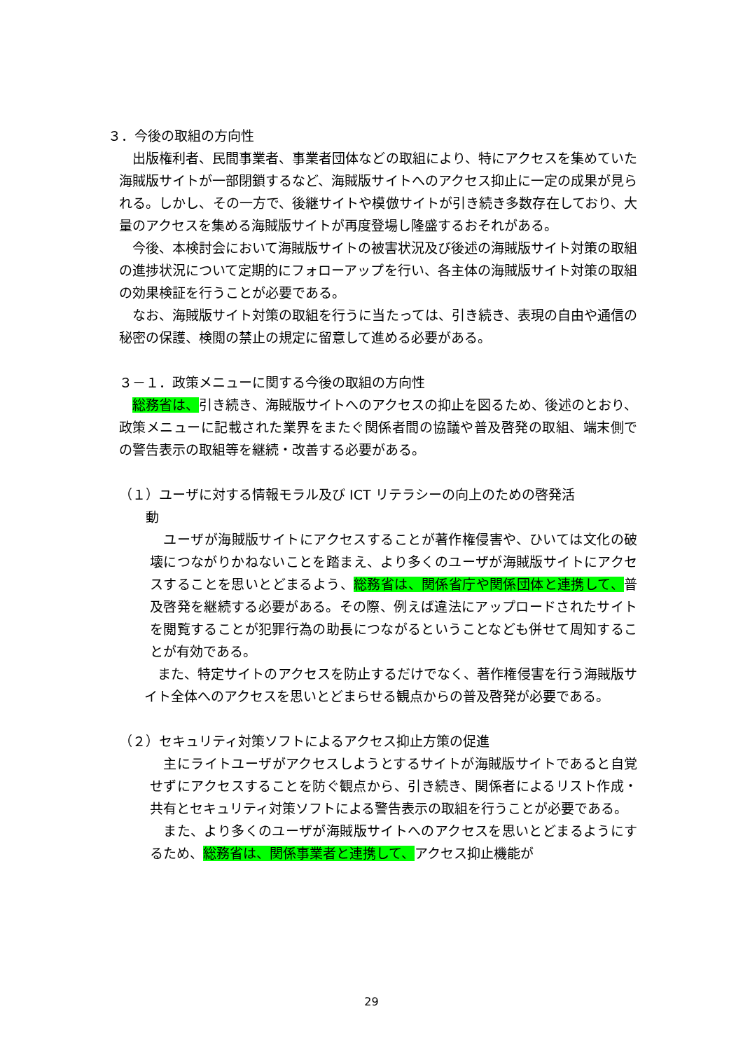３．今後の取組の方向性
　出版権利者、民間事業者、事業者団体などの取組により、特にアクセスを集めていた海賊版サイトが一部閉鎖するなど、海賊版サイトへのアクセス抑止に一定の成果が見られる。しかし、その一方で、後継サイトや模倣サイトが引き続き多数存在しており、大量のアクセスを集める海賊版サイトが再度登場し隆盛するおそれがある。
　今後、本検討会において海賊版サイトの被害状況及び後述の海賊版サイト対策の取組の進捗状況について定期的にフォローアップを行い、各主体の海賊版サイト対策の取組の効果検証を行うことが必要である。
　なお、海賊版サイト対策の取組を行うに当たっては、引き続き、表現の自由や通信の秘密の保護、検閲の禁止の規定に留意して進める必要がある。
３－１．政策メニューに関する今後の取組の方向性
　総務省は、引き続き、海賊版サイトへのアクセスの抑止を図るため、後述のとおり、政策メニューに記載された業界をまたぐ関係者間の協議や普及啓発の取組、端末側での警告表示の取組等を継続・改善する必要がある。
（１）ユーザに対する情報モラル及び ICT リテラシーの向上のための啓発活
　　動
　ユーザが海賊版サイトにアクセスすることが著作権侵害や、ひいては文化の破壊につながりかねないことを踏まえ、より多くのユーザが海賊版サイトにアクセスすることを思いとどまるよう、総務省は、関係省庁や関係団体と連携して、普及啓発を継続する必要がある。その際、例えば違法にアップロードされたサイトを閲覧することが犯罪行為の助長につながるということなども併せて周知することが有効である。
　また、特定サイトのアクセスを防止するだけでなく、著作権侵害を行う海賊版サイト全体へのアクセスを思いとどまらせる観点からの普及啓発が必要である。
（２）セキュリティ対策ソフトによるアクセス抑止方策の促進
　主にライトユーザがアクセスしようとするサイトが海賊版サイトであると自覚せずにアクセスすることを防ぐ観点から、引き続き、関係者によるリスト作成・共有とセキュリティ対策ソフトによる警告表示の取組を行うことが必要である。
　また、より多くのユーザが海賊版サイトへのアクセスを思いとどまるようにするため、総務省は、関係事業者と連携して、アクセス抑止機能が
29